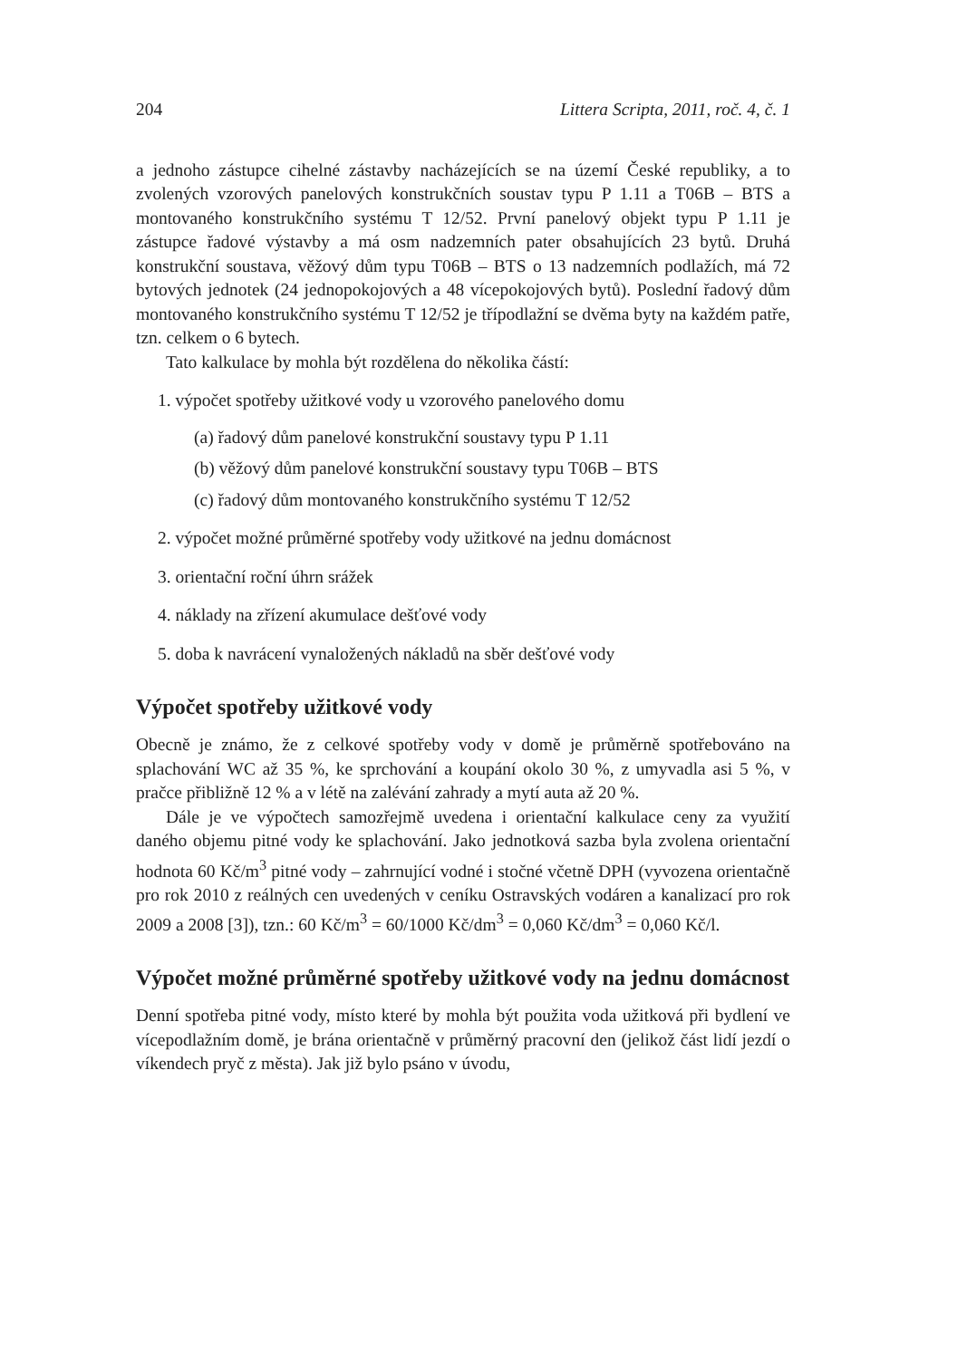204 Littera Scripta, 2011, roč. 4, č. 1
a jednoho zástupce cihelné zástavby nacházejících se na území České republiky, a to zvolených vzorových panelových konstrukčních soustav typu P 1.11 a T06B – BTS a montovaného konstrukčního systému T 12/52. První panelový objekt typu P 1.11 je zástupce řadové výstavby a má osm nadzemních pater obsahujících 23 bytů. Druhá konstrukční soustava, věžový dům typu T06B – BTS o 13 nadzemních podlažích, má 72 bytových jednotek (24 jednopokojových a 48 vícepokojových bytů). Poslední řadový dům montovaného konstrukčního systému T 12/52 je třípodlažní se dvěma byty na každém patře, tzn. celkem o 6 bytech.
Tato kalkulace by mohla být rozdělena do několika částí:
1. výpočet spotřeby užitkové vody u vzorového panelového domu
(a) řadový dům panelové konstrukční soustavy typu P 1.11
(b) věžový dům panelové konstrukční soustavy typu T06B – BTS
(c) řadový dům montovaného konstrukčního systému T 12/52
2. výpočet možné průměrné spotřeby vody užitkové na jednu domácnost
3. orientační roční úhrn srážek
4. náklady na zřízení akumulace dešťové vody
5. doba k navrácení vynaložených nákladů na sběr dešťové vody
Výpočet spotřeby užitkové vody
Obecně je známo, že z celkové spotřeby vody v domě je průměrně spotřebováno na splachování WC až 35 %, ke sprchování a koupání okolo 30 %, z umyvadla asi 5 %, v pračce přibližně 12 % a v létě na zalévání zahrady a mytí auta až 20 %.
Dále je ve výpočtech samozřejmě uvedena i orientační kalkulace ceny za využití daného objemu pitné vody ke splachování. Jako jednotková sazba byla zvolena orientační hodnota 60 Kč/m<sup>3</sup> pitné vody – zahrnující vodné i stočné včetně DPH (vyvozena orientačně pro rok 2010 z reálných cen uvedených v ceníku Ostravských vodáren a kanalizací pro rok 2009 a 2008 [3]), tzn.: 60 Kč/m<sup>3</sup> = 60/1000 Kč/dm<sup>3</sup> = 0,060 Kč/dm<sup>3</sup> = 0,060 Kč/l.
Výpočet možné průměrné spotřeby užitkové vody na jednu domácnost
Denní spotřeba pitné vody, místo které by mohla být použita voda užitková při bydlení ve vícepodlažním domě, je brána orientačně v průměrný pracovní den (jelikož část lidí jezdí o víkendech pryč z města). Jak již bylo psáno v úvodu,